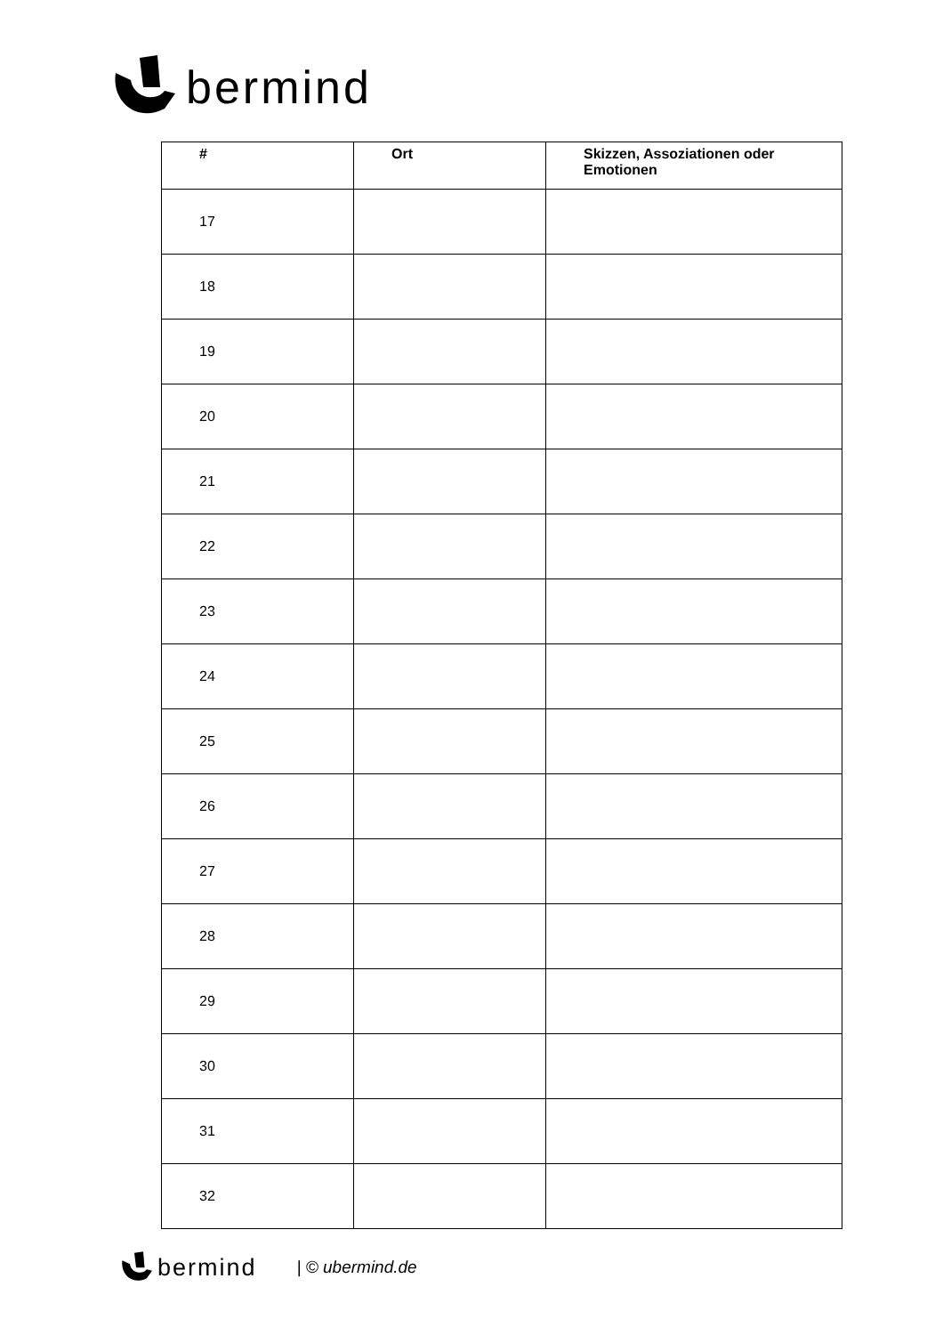bermind
| # | Ort | Skizzen, Assoziationen oder Emotionen |
| --- | --- | --- |
| 17 | | |
| 18 | | |
| 19 | | |
| 20 | | |
| 21 | | |
| 22 | | |
| 23 | | |
| 24 | | |
| 25 | | |
| 26 | | |
| 27 | | |
| 28 | | |
| 29 | | |
| 30 | | |
| 31 | | |
| 32 | | |
bermind | © ubermind.de